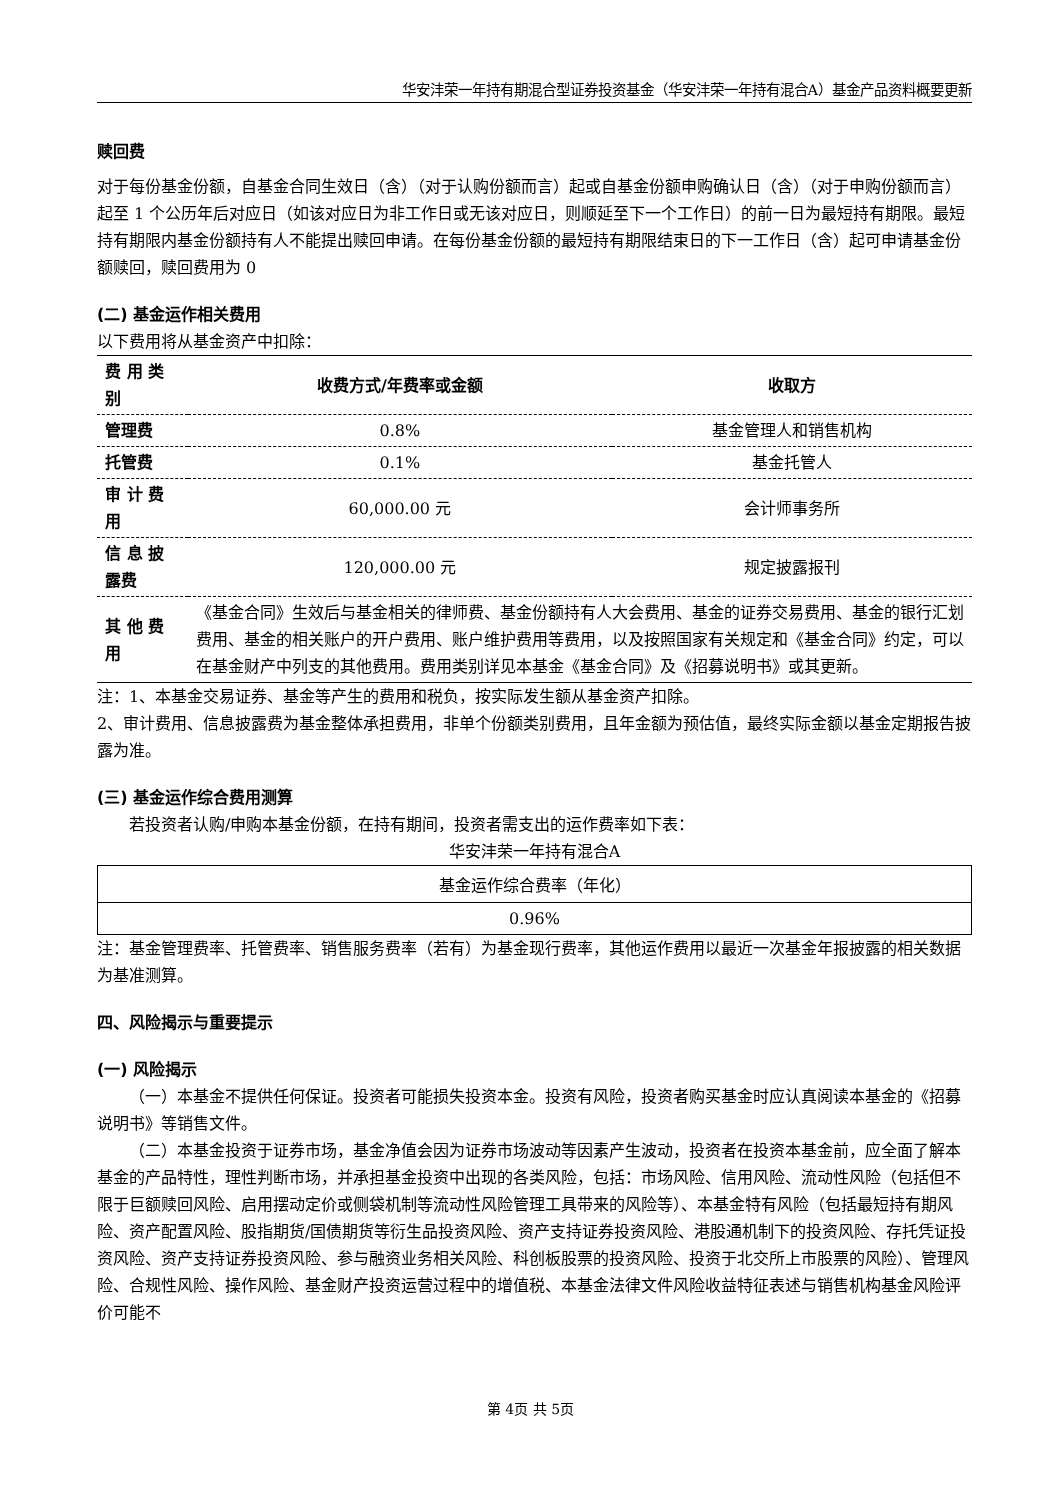华安沣荣一年持有期混合型证券投资基金（华安沣荣一年持有混合A）基金产品资料概要更新
赎回费
对于每份基金份额，自基金合同生效日（含）（对于认购份额而言）起或自基金份额申购确认日（含）（对于申购份额而言）起至 1 个公历年后对应日（如该对应日为非工作日或无该对应日，则顺延至下一个工作日）的前一日为最短持有期限。最短持有期限内基金份额持有人不能提出赎回申请。在每份基金份额的最短持有期限结束日的下一工作日（含）起可申请基金份额赎回，赎回费用为 0
(二) 基金运作相关费用
以下费用将从基金资产中扣除：
| 费 用 类别 | 收费方式/年费率或金额 | 收取方 |
| --- | --- | --- |
| 管理费 | 0.8% | 基金管理人和销售机构 |
| 托管费 | 0.1% | 基金托管人 |
| 审 计 费用 | 60,000.00 元 | 会计师事务所 |
| 信 息 披露费 | 120,000.00 元 | 规定披露报刊 |
| 其 他 费用 | 《基金合同》生效后与基金相关的律师费、基金份额持有人大会费用、基金的证券交易费用、基金的银行汇划费用、基金的相关账户的开户费用、账户维护费用等费用，以及按照国家有关规定和《基金合同》约定，可以在基金财产中列支的其他费用。费用类别详见本基金《基金合同》及《招募说明书》或其更新。 | |
注：1、本基金交易证券、基金等产生的费用和税负，按实际发生额从基金资产扣除。
2、审计费用、信息披露费为基金整体承担费用，非单个份额类别费用，且年金额为预估值，最终实际金额以基金定期报告披露为准。
(三) 基金运作综合费用测算
若投资者认购/申购本基金份额，在持有期间，投资者需支出的运作费率如下表：
华安沣荣一年持有混合A
| 基金运作综合费率（年化） |
| 0.96% |
注：基金管理费率、托管费率、销售服务费率（若有）为基金现行费率，其他运作费用以最近一次基金年报披露的相关数据为基准测算。
四、风险揭示与重要提示
(一) 风险揭示
（一）本基金不提供任何保证。投资者可能损失投资本金。投资有风险，投资者购买基金时应认真阅读本基金的《招募说明书》等销售文件。
（二）本基金投资于证券市场，基金净值会因为证券市场波动等因素产生波动，投资者在投资本基金前，应全面了解本基金的产品特性，理性判断市场，并承担基金投资中出现的各类风险，包括：市场风险、信用风险、流动性风险（包括但不限于巨额赎回风险、启用摆动定价或侧袋机制等流动性风险管理工具带来的风险等）、本基金特有风险（包括最短持有期风险、资产配置风险、股指期货/国债期货等衍生品投资风险、资产支持证券投资风险、港股通机制下的投资风险、存托凭证投资风险、资产支持证券投资风险、参与融资业务相关风险、科创板股票的投资风险、投资于北交所上市股票的风险）、管理风险、合规性风险、操作风险、基金财产投资运营过程中的增值税、本基金法律文件风险收益特征表述与销售机构基金风险评价可能不
第 4页 共 5页